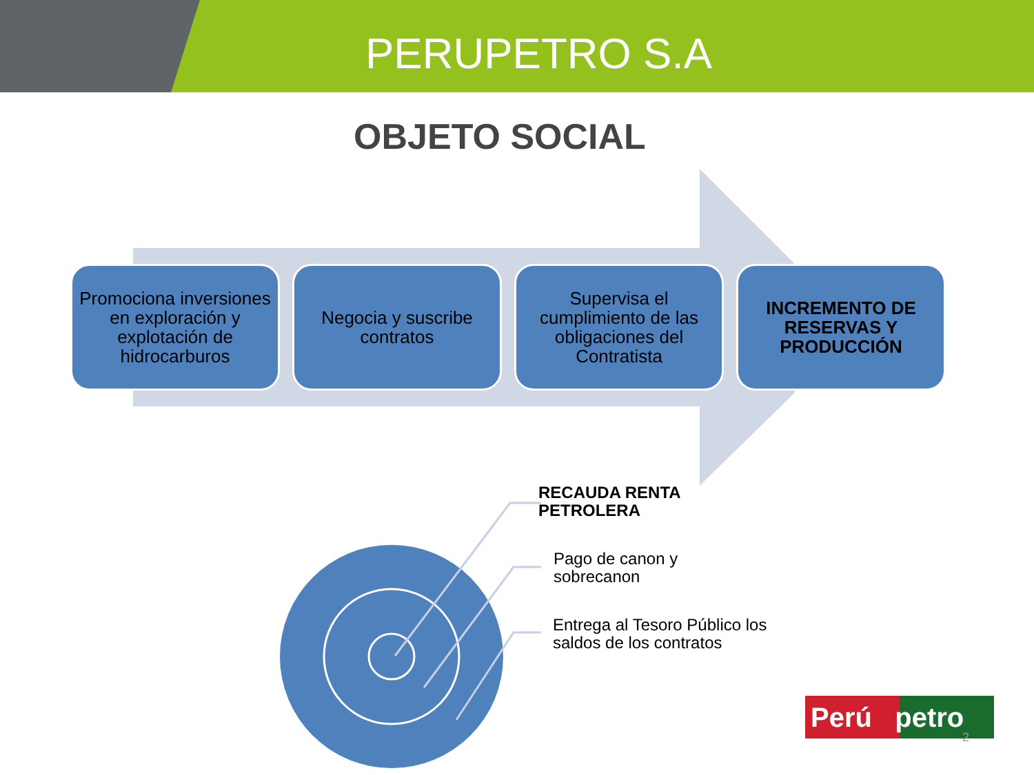PERUPETRO S.A
OBJETO SOCIAL
Promociona inversiones en exploración y explotación de hidrocarburos
Negocia y suscribe contratos
Supervisa el cumplimiento de las obligaciones del Contratista
INCREMENTO DE RESERVAS Y PRODUCCIÓN
RECAUDA RENTA
PETROLERA
Pago de canon y
sobrecanon
Entrega al Tesoro Público los
saldos de los contratos
Perú petro
2